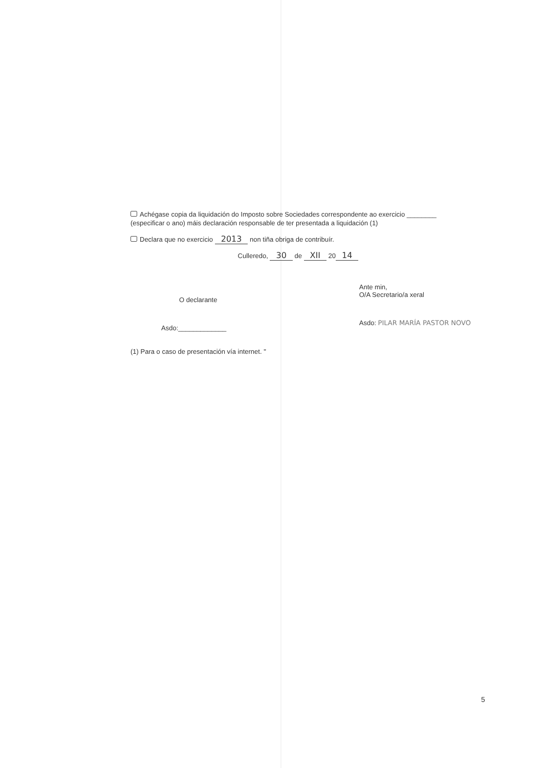Achégase copia da liquidación do Imposto sobre Sociedades correspondente ao exercicio ________ (especificar o ano) máis declaración responsable de ter presentada a liquidación (1)
Declara que no exercicio 2013 non tiña obriga de contribuír.
Culleredo, 30 de XII 20 14
O declarante
Asdo:_____________
Ante min,
O/A Secretario/a xeral
Asdo: PILAR MARÍA PASTOR NOVO
(1) Para o caso de presentación vía internet. "
5